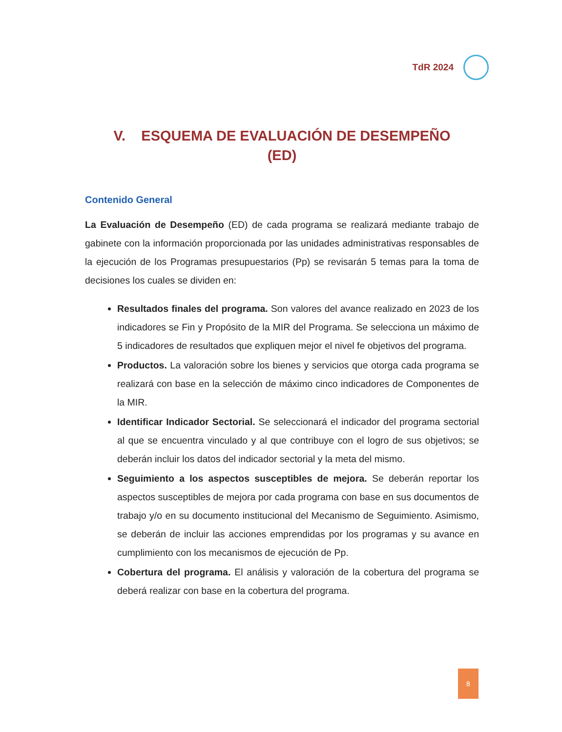TdR 2024
V. ESQUEMA DE EVALUACIÓN DE DESEMPEÑO
(ED)
Contenido General
La Evaluación de Desempeño (ED) de cada programa se realizará mediante trabajo de gabinete con la información proporcionada por las unidades administrativas responsables de la ejecución de los Programas presupuestarios (Pp) se revisarán 5 temas para la toma de decisiones los cuales se dividen en:
Resultados finales del programa. Son valores del avance realizado en 2023 de los indicadores se Fin y Propósito de la MIR del Programa. Se selecciona un máximo de 5 indicadores de resultados que expliquen mejor el nivel fe objetivos del programa.
Productos. La valoración sobre los bienes y servicios que otorga cada programa se realizará con base en la selección de máximo cinco indicadores de Componentes de la MIR.
Identificar Indicador Sectorial. Se seleccionará el indicador del programa sectorial al que se encuentra vinculado y al que contribuye con el logro de sus objetivos; se deberán incluir los datos del indicador sectorial y la meta del mismo.
Seguimiento a los aspectos susceptibles de mejora. Se deberán reportar los aspectos susceptibles de mejora por cada programa con base en sus documentos de trabajo y/o en su documento institucional del Mecanismo de Seguimiento. Asimismo, se deberán de incluir las acciones emprendidas por los programas y su avance en cumplimiento con los mecanismos de ejecución de Pp.
Cobertura del programa. El análisis y valoración de la cobertura del programa se deberá realizar con base en la cobertura del programa.
8